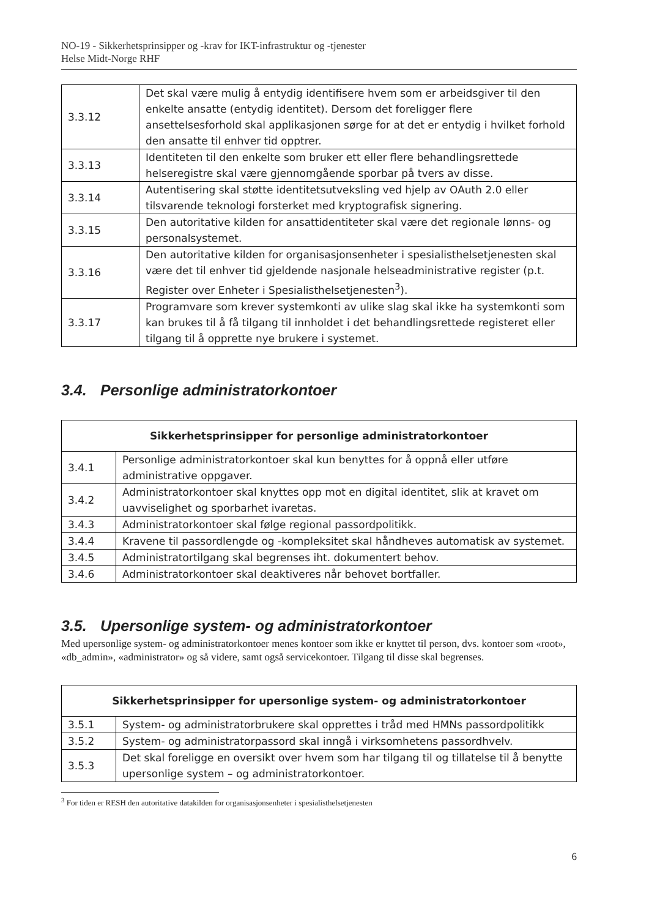NO-19 - Sikkerhetsprinsipper og -krav for IKT-infrastruktur og -tjenester
Helse Midt-Norge RHF
| 3.3.12 | Det skal være mulig å entydig identifisere hvem som er arbeidsgiver til den enkelte ansatte (entydig identitet). Dersom det foreligger flere ansettelsesforhold skal applikasjonen sørge for at det er entydig i hvilket forhold den ansatte til enhver tid opptrer. |
| 3.3.13 | Identiteten til den enkelte som bruker ett eller flere behandlingsrettede helseregistre skal være gjennomgående sporbar på tvers av disse. |
| 3.3.14 | Autentisering skal støtte identitetsutveksling ved hjelp av OAuth 2.0 eller tilsvarende teknologi forsterket med kryptografisk signering. |
| 3.3.15 | Den autoritative kilden for ansattidentiteter skal være det regionale lønns- og personalsystemet. |
| 3.3.16 | Den autoritative kilden for organisasjonsenheter i spesialisthelsetjenesten skal være det til enhver tid gjeldende nasjonale helseadministrative register (p.t. Register over Enheter i Spesialisthelsetjenesten<sup>3</sup>). |
| 3.3.17 | Programvare som krever systemkonti av ulike slag skal ikke ha systemkonti som kan brukes til å få tilgang til innholdet i det behandlingsrettede registeret eller tilgang til å opprette nye brukere i systemet. |
3.4. Personlige administratorkontoer
| Sikkerhetsprinsipper for personlige administratorkontoer | |
| --- | --- |
| 3.4.1 | Personlige administratorkontoer skal kun benyttes for å oppnå eller utføre administrative oppgaver. |
| 3.4.2 | Administratorkontoer skal knyttes opp mot en digital identitet, slik at kravet om uavviselighet og sporbarhet ivaretas. |
| 3.4.3 | Administratorkontoer skal følge regional passordpolitikk. |
| 3.4.4 | Kravene til passordlengde og -kompleksitet skal håndheves automatisk av systemet. |
| 3.4.5 | Administratortilgang skal begrenses iht. dokumentert behov. |
| 3.4.6 | Administratorkontoer skal deaktiveres når behovet bortfaller. |
3.5. Upersonlige system- og administratorkontoer
Med upersonlige system- og administratorkontoer menes kontoer som ikke er knyttet til person, dvs. kontoer som «root», «db_admin», «administrator» og så videre, samt også servicekontoer. Tilgang til disse skal begrenses.
| Sikkerhetsprinsipper for upersonlige system- og administratorkontoer | |
| --- | --- |
| 3.5.1 | System- og administratorbrukere skal opprettes i tråd med HMNs passordpolitikk |
| 3.5.2 | System- og administratorpassord skal inngå i virksomhetens passordhvelv. |
| 3.5.3 | Det skal foreligge en oversikt over hvem som har tilgang til og tillatelse til å benytte upersonlige system – og administratorkontoer. |
<sup>3</sup> For tiden er RESH den autoritative datakilden for organisasjonsenheter i spesialisthelsetjenesten
6